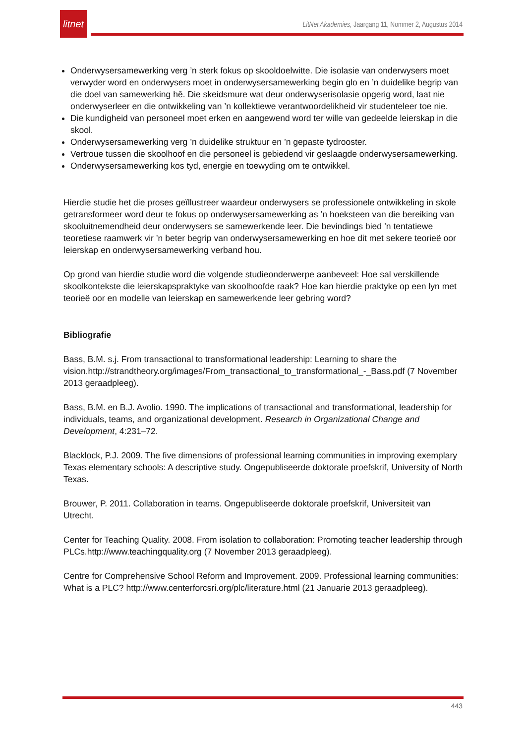litnet
LitNet Akademies, Jaargang 11, Nommer 2, Augustus 2014
Onderwysersamewerking verg ’n sterk fokus op skooldoelwitte. Die isolasie van onderwysers moet verwyder word en onderwysers moet in onderwysersamewerking begin glo en ’n duidelike begrip van die doel van samewerking hê. Die skeidsmure wat deur onderwyserisolasie opgerig word, laat nie onderwyserleer en die ontwikkeling van ’n kollektiewe verantwoordelikheid vir studenteleer toe nie.
Die kundigheid van personeel moet erken en aangewend word ter wille van gedeelde leierskap in die skool.
Onderwysersamewerking verg ’n duidelike struktuur en ’n gepaste tydrooster.
Vertroue tussen die skoolhoof en die personeel is gebiedend vir geslaagde onderwysersamewerking.
Onderwysersamewerking kos tyd, energie en toewyding om te ontwikkel.
Hierdie studie het die proses geïllustreer waardeur onderwysers se professionele ontwikkeling in skole getransformeer word deur te fokus op onderwysersamewerking as ’n hoeksteen van die bereiking van skooluitnemendheid deur onderwysers se samewerkende leer. Die bevindings bied ’n tentatiewe teoretiese raamwerk vir ’n beter begrip van onderwysersamewerking en hoe dit met sekere teorieë oor leierskap en onderwysersamewerking verband hou.
Op grond van hierdie studie word die volgende studieonderwerpe aanbeveel: Hoe sal verskillende skoolkontekste die leierskapspraktyke van skoolhoofde raak? Hoe kan hierdie praktyke op een lyn met teorieë oor en modelle van leierskap en samewerkende leer gebring word?
Bibliografie
Bass, B.M. s.j. From transactional to transformational leadership: Learning to share the vision.http://strandtheory.org/images/From_transactional_to_transformational_-_Bass.pdf (7 November 2013 geraadpleeg).
Bass, B.M. en B.J. Avolio. 1990. The implications of transactional and transformational, leadership for individuals, teams, and organizational development. Research in Organizational Change and Development, 4:231–72.
Blacklock, P.J. 2009. The five dimensions of professional learning communities in improving exemplary Texas elementary schools: A descriptive study. Ongepubliseerde doktorale proefskrif, University of North Texas.
Brouwer, P. 2011. Collaboration in teams. Ongepubliseerde doktorale proefskrif, Universiteit van Utrecht.
Center for Teaching Quality. 2008. From isolation to collaboration: Promoting teacher leadership through PLCs.http://www.teachingquality.org (7 November 2013 geraadpleeg).
Centre for Comprehensive School Reform and Improvement. 2009. Professional learning communities: What is a PLC? http://www.centerforcsri.org/plc/literature.html (21 Januarie 2013 geraadpleeg).
443